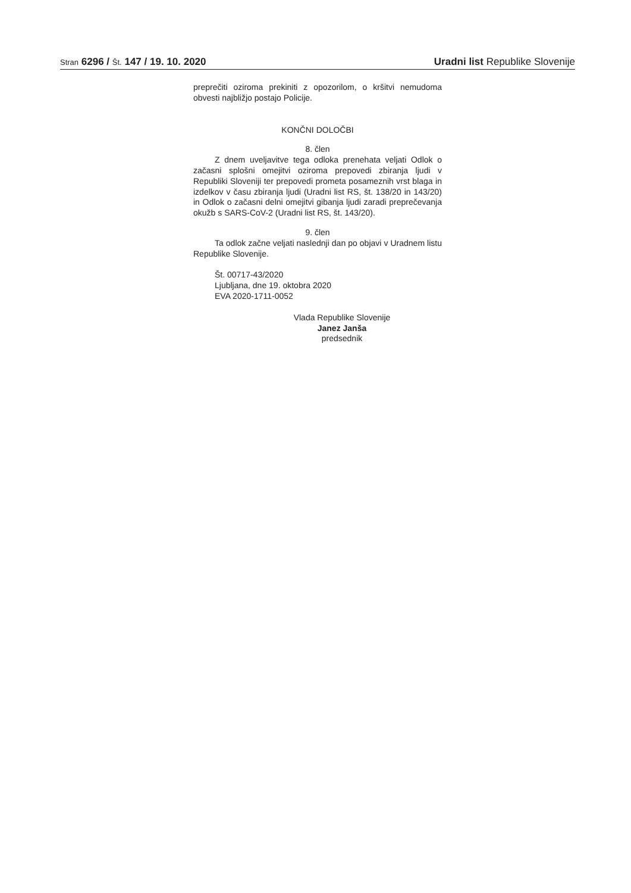Stran 6296 / Št. 147 / 19. 10. 2020
Uradni list Republike Slovenije
preprečiti oziroma prekiniti z opozorilom, o kršitvi nemudoma obvesti najbližjo postajo Policije.
KONČNI DOLOČBI
8. člen
Z dnem uveljavitve tega odloka prenehata veljati Odlok o začasni splošni omejitvi oziroma prepovedi zbiranja ljudi v Republiki Sloveniji ter prepovedi prometa posameznih vrst blaga in izdelkov v času zbiranja ljudi (Uradni list RS, št. 138/20 in 143/20) in Odlok o začasni delni omejitvi gibanja ljudi zaradi preprečevanja okužb s SARS-CoV-2 (Uradni list RS, št. 143/20).
9. člen
Ta odlok začne veljati naslednji dan po objavi v Uradnem listu Republike Slovenije.
Št. 00717-43/2020
Ljubljana, dne 19. oktobra 2020
EVA 2020-1711-0052
Vlada Republike Slovenije
Janez Janša
predsednik